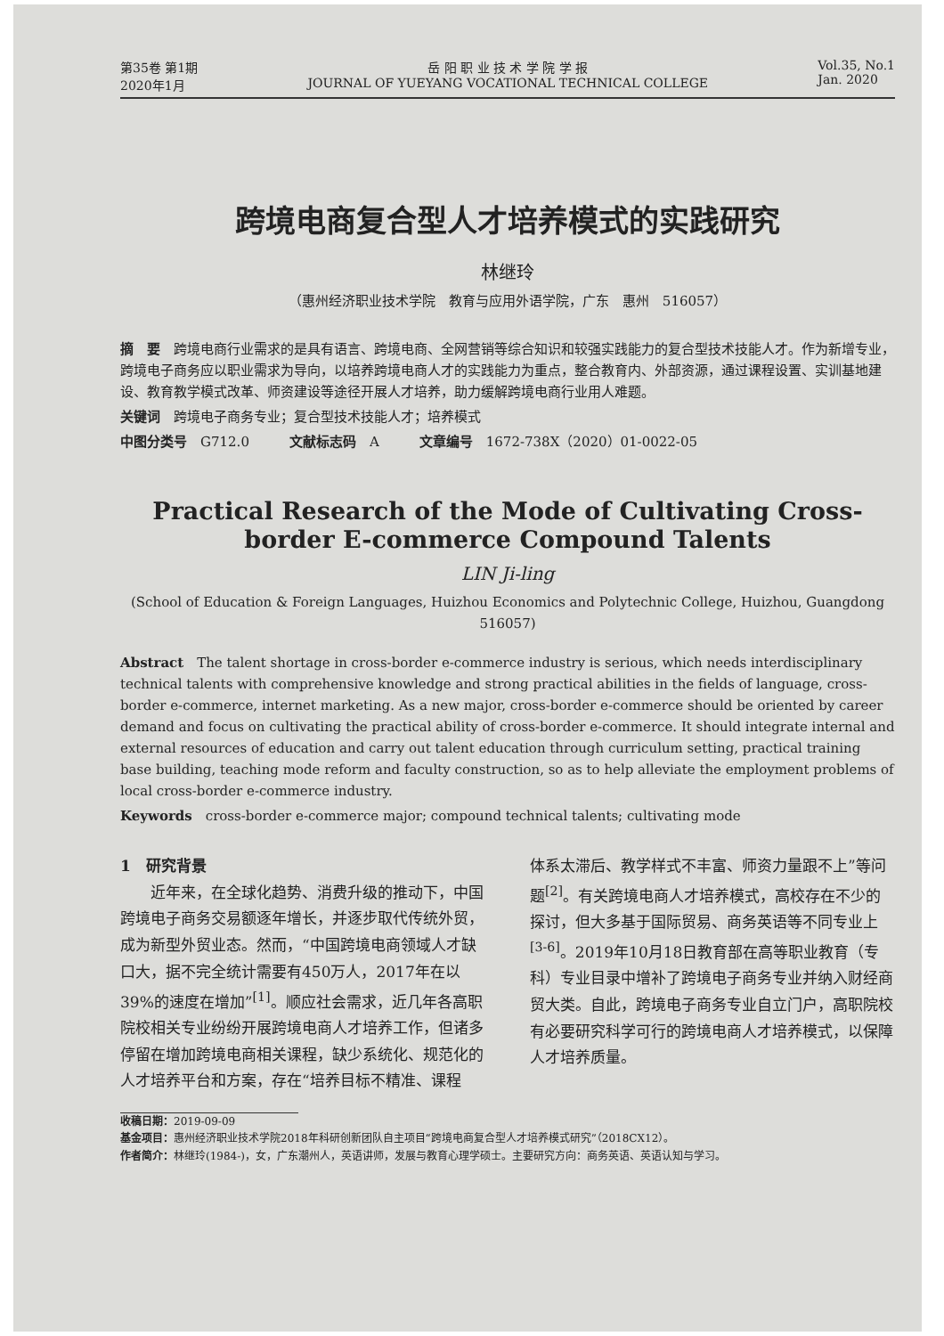第35卷 第1期
2020年1月
岳 阳 职 业 技 术 学 院 学 报
JOURNAL OF YUEYANG VOCATIONAL TECHNICAL COLLEGE
Vol.35, No.1
Jan. 2020
跨境电商复合型人才培养模式的实践研究
林继玲
（惠州经济职业技术学院　教育与应用外语学院，广东　惠州　516057）
摘　要　跨境电商行业需求的是具有语言、跨境电商、全网营销等综合知识和较强实践能力的复合型技术技能人才。作为新增专业，跨境电子商务应以职业需求为导向，以培养跨境电商人才的实践能力为重点，整合教育内、外部资源，通过课程设置、实训基地建设、教育教学模式改革、师资建设等途径开展人才培养，助力缓解跨境电商行业用人难题。
关键词　跨境电子商务专业；复合型技术技能人才；培养模式
中图分类号　G712.0　　　文献标志码　A　　　文章编号　1672-738X（2020）01-0022-05
Practical Research of the Mode of Cultivating Cross-border E-commerce Compound Talents
LIN Ji-ling
(School of Education & Foreign Languages, Huizhou Economics and Polytechnic College, Huizhou, Guangdong 516057)
Abstract　The talent shortage in cross-border e-commerce industry is serious, which needs interdisciplinary technical talents with comprehensive knowledge and strong practical abilities in the fields of language, cross-border e-commerce, internet marketing. As a new major, cross-border e-commerce should be oriented by career demand and focus on cultivating the practical ability of cross-border e-commerce. It should integrate internal and external resources of education and carry out talent education through curriculum setting, practical training base building, teaching mode reform and faculty construction, so as to help alleviate the employment problems of local cross-border e-commerce industry.
Keywords　cross-border e-commerce major; compound technical talents; cultivating mode
1　研究背景
　　近年来，在全球化趋势、消费升级的推动下，中国跨境电子商务交易额逐年增长，并逐步取代传统外贸，成为新型外贸业态。然而，“中国跨境电商领域人才缺口大，据不完全统计需要有450万人，2017年在以39%的速度在增加”<sup>[1]</sup>。顺应社会需求，近几年各高职院校相关专业纷纷开展跨境电商人才培养工作，但诸多停留在增加跨境电商相关课程，缺少系统化、规范化的人才培养平台和方案，存在“培养目标不精准、课程
体系太滞后、教学样式不丰富、师资力量跟不上”等问题<sup>[2]</sup>。有关跨境电商人才培养模式，高校存在不少的探讨，但大多基于国际贸易、商务英语等不同专业上<sup>[3-6]</sup>。2019年10月18日教育部在高等职业教育（专科）专业目录中增补了跨境电子商务专业并纳入财经商贸大类。自此，跨境电子商务专业自立门户，高职院校有必要研究科学可行的跨境电商人才培养模式，以保障人才培养质量。
收稿日期：2019-09-09
基金项目：惠州经济职业技术学院2018年科研创新团队自主项目“跨境电商复合型人才培养模式研究”（2018CX12）。
作者简介：林继玲(1984-)，女，广东潮州人，英语讲师，发展与教育心理学硕士。主要研究方向：商务英语、英语认知与学习。